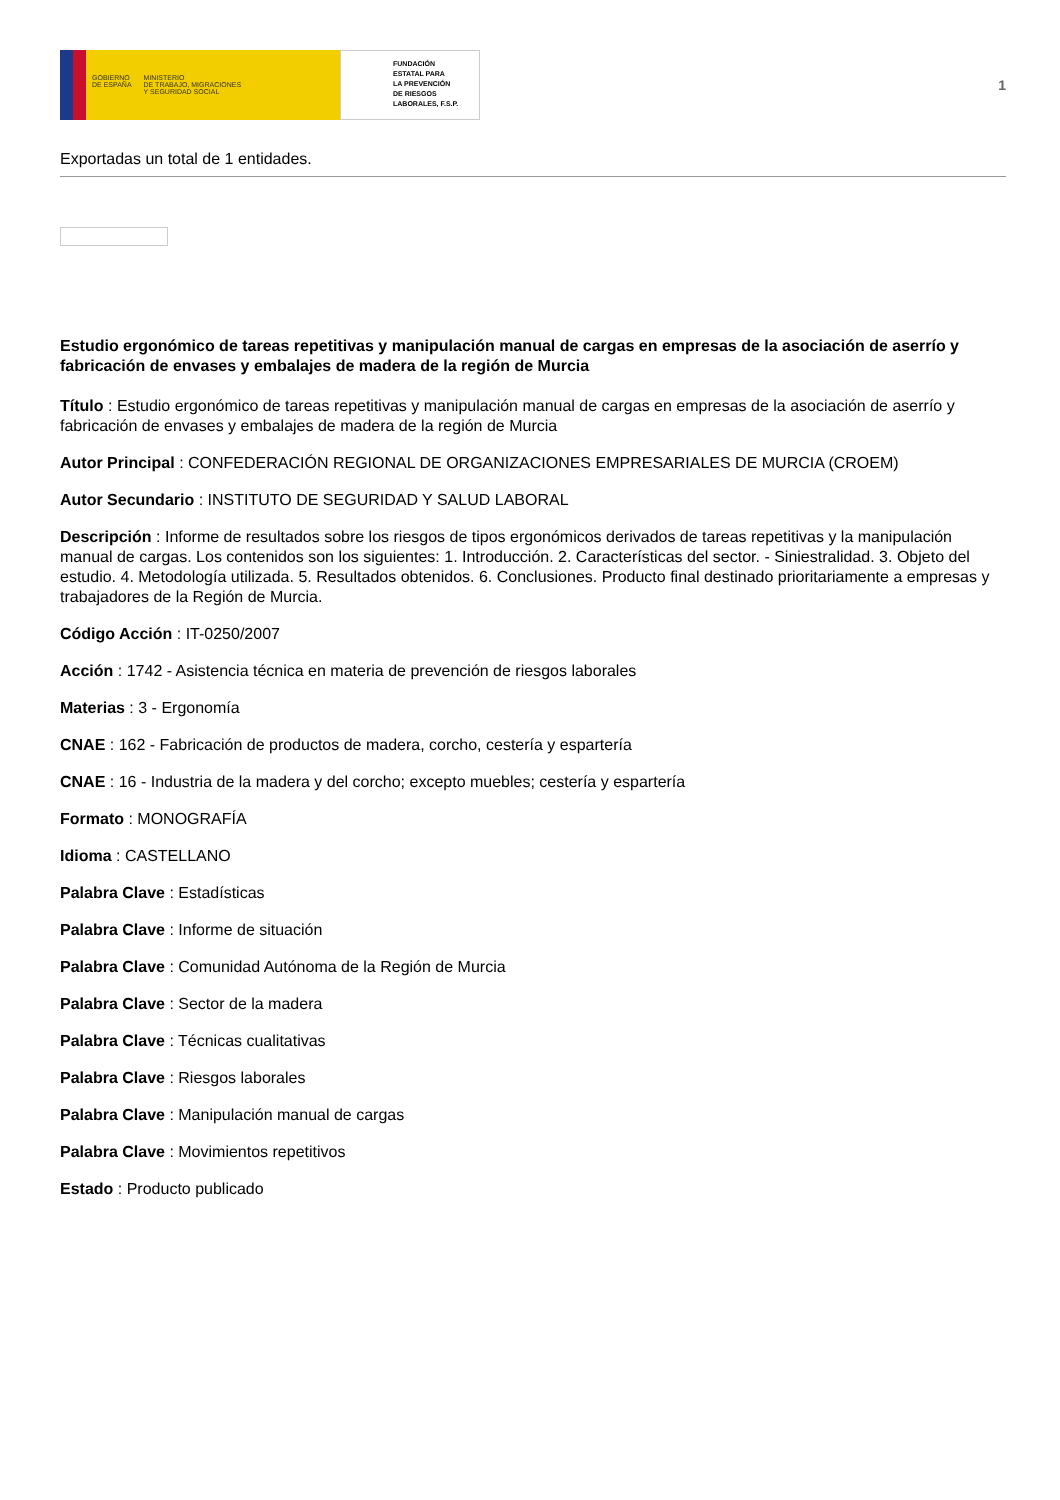GOBIERNO
DE ESPAÑA
MINISTERIO
DE TRABAJO, MIGRACIONES
Y SEGURIDAD SOCIAL
FUNDACIÓN
ESTATAL PARA
LA PREVENCIÓN
DE RIESGOS
LABORALES, F.S.P.
1
Exportadas un total de 1 entidades.
Estudio ergonómico de tareas repetitivas y manipulación manual de cargas en empresas de la asociación de aserrío y fabricación de envases y embalajes de madera de la región de Murcia
Título : Estudio ergonómico de tareas repetitivas y manipulación manual de cargas en empresas de la asociación de aserrío y fabricación de envases y embalajes de madera de la región de Murcia
Autor Principal : CONFEDERACIÓN REGIONAL DE ORGANIZACIONES EMPRESARIALES DE MURCIA (CROEM)
Autor Secundario : INSTITUTO DE SEGURIDAD Y SALUD LABORAL
Descripción : Informe de resultados sobre los riesgos de tipos ergonómicos derivados de tareas repetitivas y la manipulación manual de cargas. Los contenidos son los siguientes: 1. Introducción. 2. Características del sector. - Siniestralidad. 3. Objeto del estudio. 4. Metodología utilizada. 5. Resultados obtenidos. 6. Conclusiones. Producto final destinado prioritariamente a empresas y trabajadores de la Región de Murcia.
Código Acción : IT-0250/2007
Acción : 1742 - Asistencia técnica en materia de prevención de riesgos laborales
Materias : 3 - Ergonomía
CNAE : 162 - Fabricación de productos de madera, corcho, cestería y espartería
CNAE : 16 - Industria de la madera y del corcho; excepto muebles; cestería y espartería
Formato : MONOGRAFÍA
Idioma : CASTELLANO
Palabra Clave : Estadísticas
Palabra Clave : Informe de situación
Palabra Clave : Comunidad Autónoma de la Región de Murcia
Palabra Clave : Sector de la madera
Palabra Clave : Técnicas cualitativas
Palabra Clave : Riesgos laborales
Palabra Clave : Manipulación manual de cargas
Palabra Clave : Movimientos repetitivos
Estado : Producto publicado